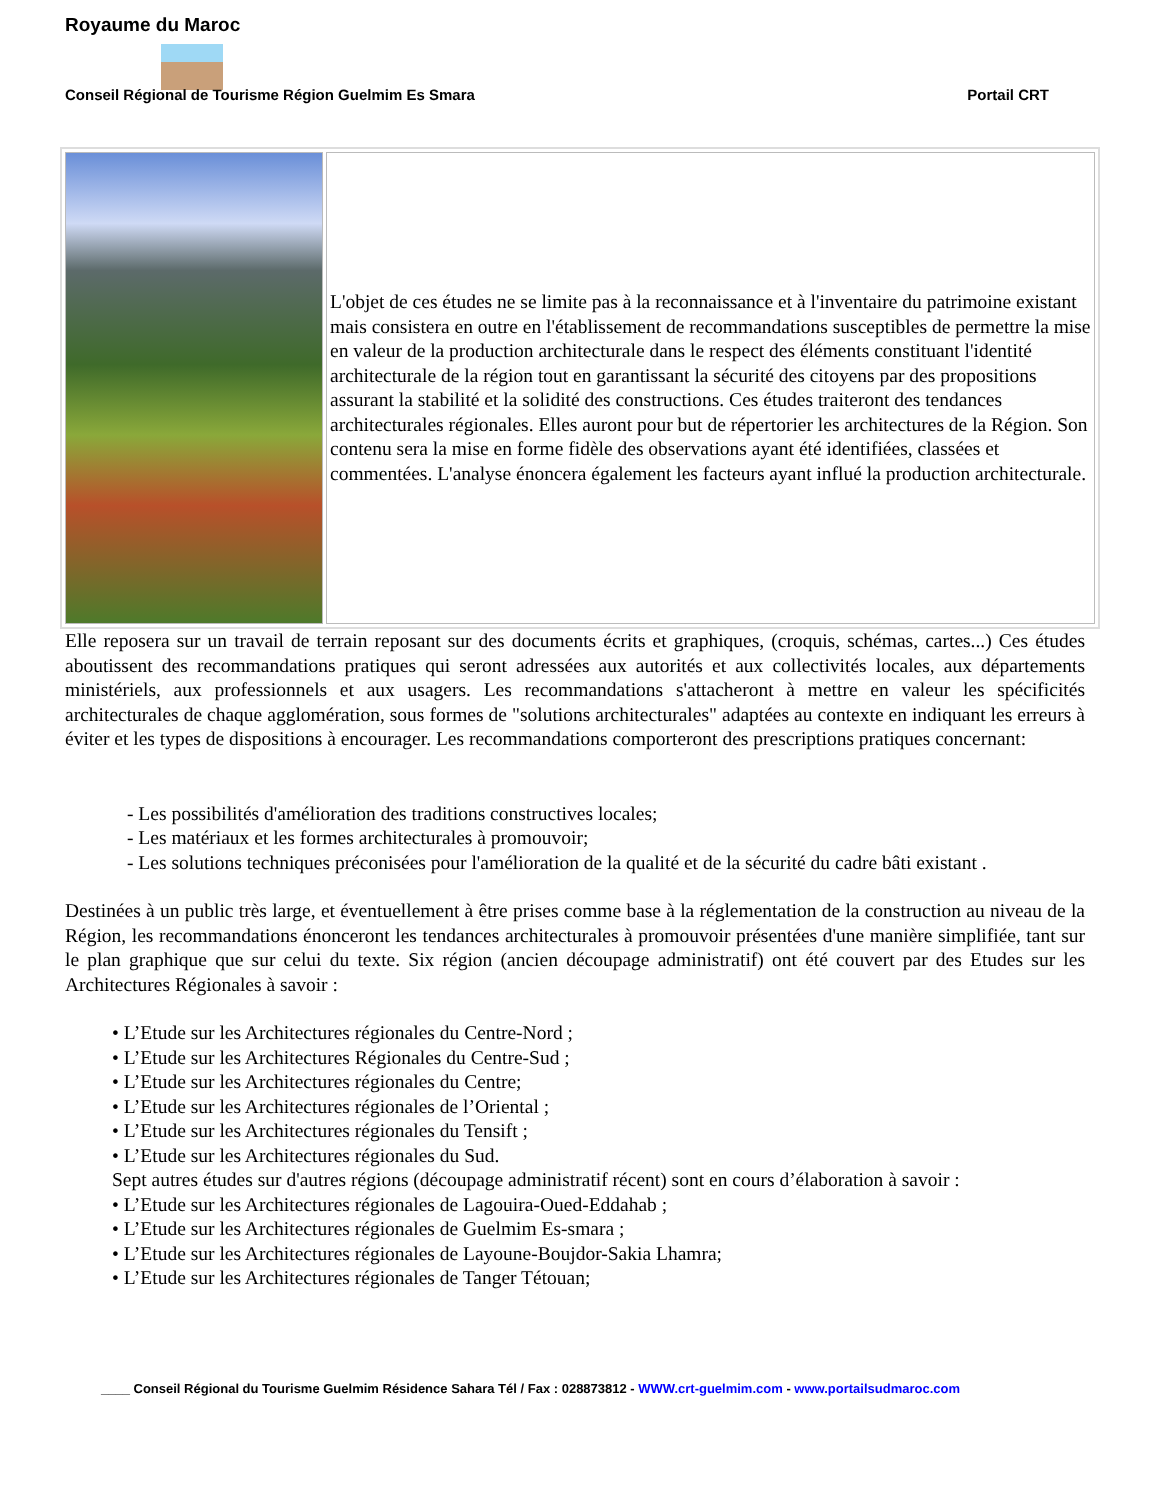Royaume du Maroc
Conseil Régional de Tourisme Région Guelmim Es Smara Portail CRT
L'objet de ces études ne se limite pas à la reconnaissance et à l'inventaire du patrimoine existant mais consistera en outre en l'établissement de recommandations susceptibles de permettre la mise en valeur de la production architecturale dans le respect des éléments constituant l'identité architecturale de la région tout en garantissant la sécurité des citoyens par des propositions assurant la stabilité et la solidité des constructions. Ces études traiteront des tendances architecturales régionales. Elles auront pour but de répertorier les architectures de la Région. Son contenu sera la mise en forme fidèle des observations ayant été identifiées, classées et commentées. L'analyse énoncera également les facteurs ayant influé la production architecturale.
Elle reposera sur un travail de terrain reposant sur des documents écrits et graphiques, (croquis, schémas, cartes...) Ces études aboutissent des recommandations pratiques qui seront adressées aux autorités et aux collectivités locales, aux départements ministériels, aux professionnels et aux usagers. Les recommandations s'attacheront à mettre en valeur les spécificités architecturales de chaque agglomération, sous formes de "solutions architecturales" adaptées au contexte en indiquant les erreurs à éviter et les types de dispositions à encourager. Les recommandations comporteront des prescriptions pratiques concernant:
- Les possibilités d'amélioration des traditions constructives locales;
- Les matériaux et les formes architecturales à promouvoir;
- Les solutions techniques préconisées pour l'amélioration de la qualité et de la sécurité du cadre bâti existant .
Destinées à un public très large, et éventuellement à être prises comme base à la réglementation de la construction au niveau de la Région, les recommandations énonceront les tendances architecturales à promouvoir présentées d'une manière simplifiée, tant sur le plan graphique que sur celui du texte. Six région (ancien découpage administratif) ont été couvert par des Etudes sur les Architectures Régionales à savoir :
• L’Etude sur les Architectures régionales du Centre-Nord ;
• L’Etude sur les Architectures Régionales du Centre-Sud ;
• L’Etude sur les Architectures régionales du Centre;
• L’Etude sur les Architectures régionales de l’Oriental ;
• L’Etude sur les Architectures régionales du Tensift ;
• L’Etude sur les Architectures régionales du Sud.
Sept autres études sur d'autres régions (découpage administratif récent) sont en cours d’élaboration à savoir :
• L’Etude sur les Architectures régionales de Lagouira-Oued-Eddahab ;
• L’Etude sur les Architectures régionales de Guelmim Es-smara ;
• L’Etude sur les Architectures régionales de Layoune-Boujdor-Sakia Lhamra;
• L’Etude sur les Architectures régionales de Tanger Tétouan;
____ Conseil Régional du Tourisme Guelmim Résidence Sahara Tél / Fax : 028873812 - WWW.crt-guelmim.com - www.portailsudmaroc.com